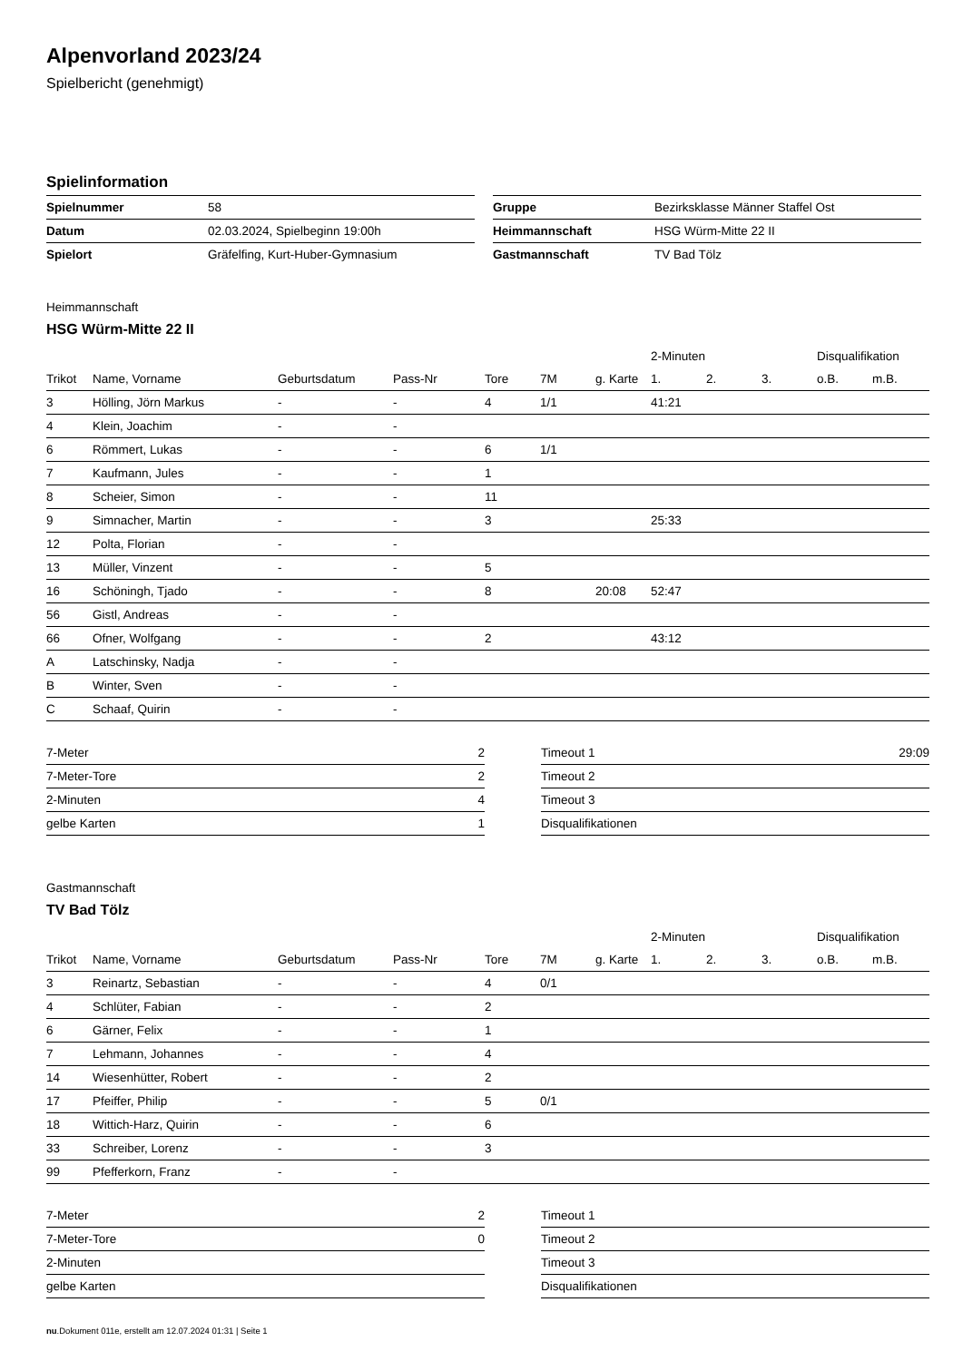Alpenvorland 2023/24
Spielbericht (genehmigt)
Spielinformation
| Spielnummer | 58 |
| Datum | 02.03.2024, Spielbeginn 19:00h |
| Spielort | Gräfelfing, Kurt-Huber-Gymnasium |
| Gruppe | Bezirksklasse Männer Staffel Ost |
| Heimmannschaft | HSG Würm-Mitte 22 II |
| Gastmannschaft | TV Bad Tölz |
Heimmannschaft
HSG Würm-Mitte 22 II
| | | | | | | | 2-Minuten | | | Disqualifikation | |
| --- | --- | --- | --- | --- | --- | --- | --- | --- | --- | --- | --- |
| Trikot | Name, Vorname | Geburtsdatum | Pass-Nr | Tore | 7M | g. Karte | 1. | 2. | 3. | o.B. | m.B. |
| 3 | Hölling, Jörn Markus | - | - | 4 | 1/1 | | 41:21 | | | | |
| 4 | Klein, Joachim | - | - | | | | | | | | |
| 6 | Römmert, Lukas | - | - | 6 | 1/1 | | | | | | |
| 7 | Kaufmann, Jules | - | - | 1 | | | | | | | |
| 8 | Scheier, Simon | - | - | 11 | | | | | | | |
| 9 | Simnacher, Martin | - | - | 3 | | | 25:33 | | | | |
| 12 | Polta, Florian | - | - | | | | | | | | |
| 13 | Müller, Vinzent | - | - | 5 | | | | | | | |
| 16 | Schöningh, Tjado | - | - | 8 | | 20:08 | 52:47 | | | | |
| 56 | Gistl, Andreas | - | - | | | | | | | | |
| 66 | Ofner, Wolfgang | - | - | 2 | | | 43:12 | | | | |
| A | Latschinsky, Nadja | - | - | | | | | | | | |
| B | Winter, Sven | - | - | | | | | | | | |
| C | Schaaf, Quirin | - | - | | | | | | | | |
| 7-Meter | 2 |
| 7-Meter-Tore | 2 |
| 2-Minuten | 4 |
| gelbe Karten | 1 |
| Timeout 1 | 29:09 |
| Timeout 2 | |
| Timeout 3 | |
| Disqualifikationen | |
Gastmannschaft
TV Bad Tölz
| | | | | | | | 2-Minuten | | | Disqualifikation | |
| --- | --- | --- | --- | --- | --- | --- | --- | --- | --- | --- | --- |
| Trikot | Name, Vorname | Geburtsdatum | Pass-Nr | Tore | 7M | g. Karte | 1. | 2. | 3. | o.B. | m.B. |
| 3 | Reinartz, Sebastian | - | - | 4 | 0/1 | | | | | | |
| 4 | Schlüter, Fabian | - | - | 2 | | | | | | | |
| 6 | Gärner, Felix | - | - | 1 | | | | | | | |
| 7 | Lehmann, Johannes | - | - | 4 | | | | | | | |
| 14 | Wiesenhütter, Robert | - | - | 2 | | | | | | | |
| 17 | Pfeiffer, Philip | - | - | 5 | 0/1 | | | | | | |
| 18 | Wittich-Harz, Quirin | - | - | 6 | | | | | | | |
| 33 | Schreiber, Lorenz | - | - | 3 | | | | | | | |
| 99 | Pfefferkorn, Franz | - | - | | | | | | | | |
| 7-Meter | 2 |
| 7-Meter-Tore | 0 |
| 2-Minuten | |
| gelbe Karten | |
| Timeout 1 | |
| Timeout 2 | |
| Timeout 3 | |
| Disqualifikationen | |
nu.Dokument 011e, erstellt am 12.07.2024 01:31 | Seite 1